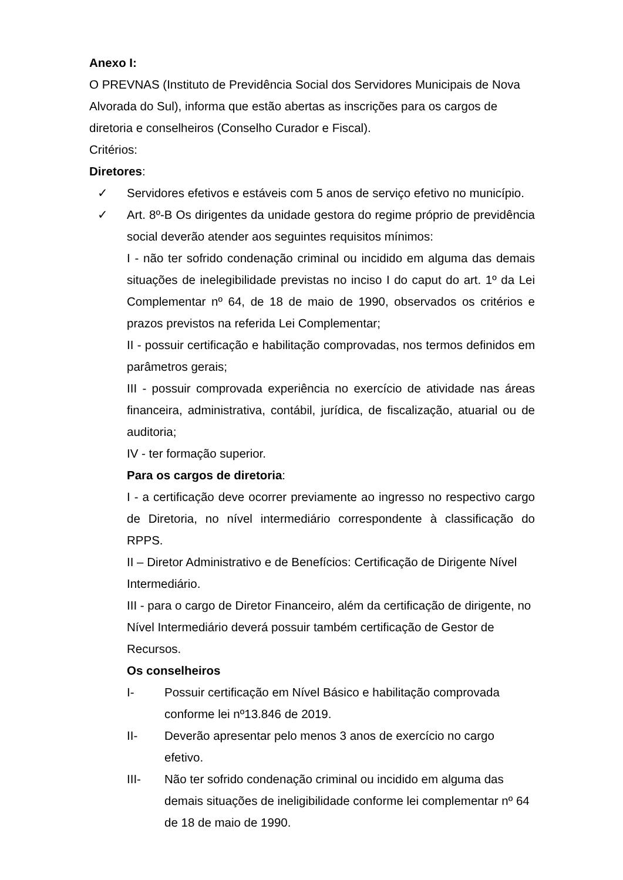Anexo I:
O PREVNAS (Instituto de Previdência Social dos Servidores Municipais de Nova Alvorada do Sul), informa que estão abertas as inscrições para os cargos de diretoria e conselheiros (Conselho Curador e Fiscal).
Critérios:
Diretores:
✓ Servidores efetivos e estáveis com 5 anos de serviço efetivo no município.
✓ Art. 8º-B Os dirigentes da unidade gestora do regime próprio de previdência social deverão atender aos seguintes requisitos mínimos:
I - não ter sofrido condenação criminal ou incidido em alguma das demais situações de inelegibilidade previstas no inciso I do caput do art. 1º da Lei Complementar nº 64, de 18 de maio de 1990, observados os critérios e prazos previstos na referida Lei Complementar;
II - possuir certificação e habilitação comprovadas, nos termos definidos em parâmetros gerais;
III - possuir comprovada experiência no exercício de atividade nas áreas financeira, administrativa, contábil, jurídica, de fiscalização, atuarial ou de auditoria;
IV - ter formação superior.
Para os cargos de diretoria:
I - a certificação deve ocorrer previamente ao ingresso no respectivo cargo de Diretoria, no nível intermediário correspondente à classificação do RPPS.
II – Diretor Administrativo e de Benefícios: Certificação de Dirigente Nível Intermediário.
III - para o cargo de Diretor Financeiro, além da certificação de dirigente, no Nível Intermediário deverá possuir também certificação de Gestor de Recursos.
Os conselheiros
I- Possuir certificação em Nível Básico e habilitação comprovada conforme lei nº13.846 de 2019.
II- Deverão apresentar pelo menos 3 anos de exercício no cargo efetivo.
III- Não ter sofrido condenação criminal ou incidido em alguma das demais situações de ineligibilidade conforme lei complementar nº 64 de 18 de maio de 1990.